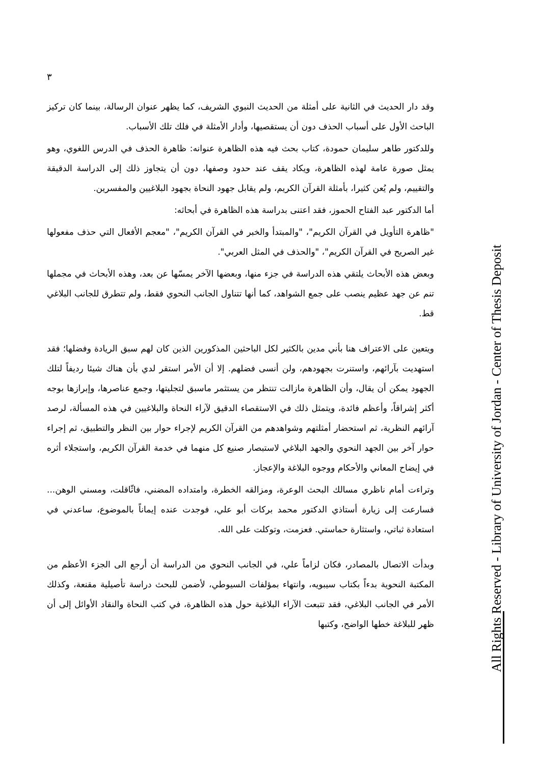٣
وقد دار الحديث في الثانية على أمثلة من الحديث النبوي الشريف، كما يظهر عنوان الرسالة، بينما كان تركيز الباحث الأول على أسباب الحذف دون أن يستقصيها، وأدار الأمثلة في فلك تلك الأسباب.
وللدكتور طاهر سليمان حمودة، كتاب بحث فيه هذه الظاهرة عنوانه: ظاهرة الحذف في الدرس اللغوي، وهو يمثل صورة عامة لهذه الظاهرة، ويكاد يقف عند حدود وصفها، دون أن يتجاوز ذلك إلى الدراسة الدقيقة والتقييم، ولم يُعن كثيرا، بأمثلة القرآن الكريم، ولم يقابل جهود النحاة بجهود البلاغيين والمفسرين.
أما الدكتور عبد الفتاح الحموز، فقد اعتنى بدراسة هذه الظاهرة في أبحاثه:
"ظاهرة التأويل في القرآن الكريم"، "والمبتدأ والخبر في القرآن الكريم"، "معجم الأفعال التي حذف مفعولها غير الصريح في القرآن الكريم"، "والحذف في المثل العربي".
وبعض هذه الأبحاث يلتقي هذه الدراسة في جزء منها، وبعضها الآخر يمسّها عن بعد، وهذه الأبحاث في مجملها تنم عن جهد عظيم ينصب على جمع الشواهد، كما أنها تتناول الجانب النحوي فقط، ولم تتطرق للجانب البلاغي قط.
ويتعين على الاعتراف هنا بأني مدين بالكثير لكل الباحثين المذكورين الذين كان لهم سبق الريادة وفضلها؛ فقد استهديت بآرائهم، واستنرت بجهودهم، ولن أنسى فضلهم. إلا أن الأمر استقر لدي بأن هناك شيئا رديفاً لتلك الجهود يمكن أن يقال، وأن الظاهرة مازالت تنتظر من يستثمر ماسبق لتجليتها، وجمع عناصرها، وإبرازها بوجه أكثر إشراقاً، وأعظم فائدة، ويتمثل ذلك في الاستقصاء الدقيق لآراء النحاة والبلاغيين في هذه المسألة، لرصد آرائهم النظرية، ثم استحضار أمثلتهم وشواهدهم من القرآن الكريم لإجراء حوار بين النظر والتطبيق، ثم إجراء حوار آخر بين الجهد النحوي والجهد البلاغي لاستبصار صنيع كل منهما في خدمة القرآن الكريم، واستجلاء أثره في إيضاح المعاني والأحكام ووجوه البلاغة والإعجاز.
وتراءت أمام ناظري مسالك البحث الوعرة، ومزالقه الخطرة، وامتداده المضني، فاثّاقلت، ومسني الوهن... فسارعت إلى زيارة أستاذي الدكتور محمد بركات أبو علي، فوجدت عنده إيماناً بالموضوع، ساعدني في استعادة ثباتي، واستثارة حماستي. فعزمت، وتوكلت على الله.
وبدأت الاتصال بالمصادر، فكان لزاماً علي، في الجانب النحوي من الدراسة أن أرجع الى الجزء الأعظم من المكتبة النحوية بدءاً بكتاب سيبويه، وانتهاء بمؤلفات السيوطي، لأضمن للبحث دراسة تأصيلية مقنعة، وكذلك الأمر في الجانب البلاغي، فقد تتبعت الآراء البلاغية حول هذه الظاهرة، في كتب النحاة والنقاد الأوائل إلى أن ظهر للبلاغة خطها الواضح، وكتبها
All Rights Reserved - Library of University of Jordan - Center of Thesis Deposit